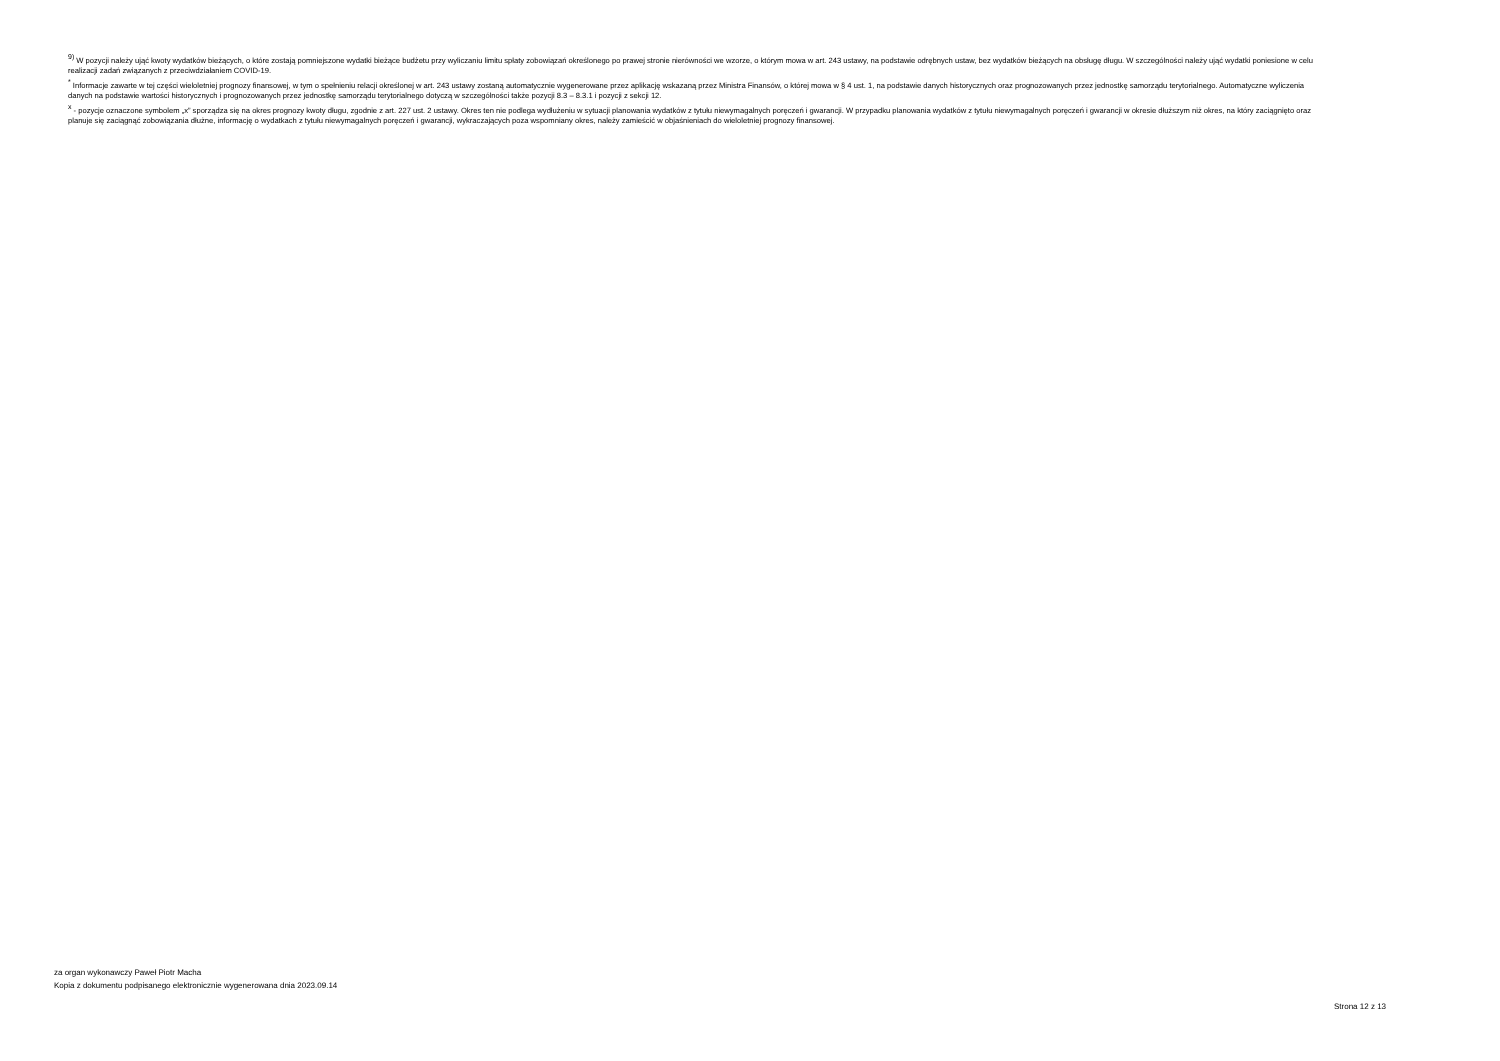<sup>9)</sup> W pozycji należy ująć kwoty wydatków bieżących, o które zostają pomniejszone wydatki bieżące budżetu przy wyliczaniu limitu spłaty zobowiązań określonego po prawej stronie nierówności we wzorze, o którym mowa w art. 243 ustawy, na podstawie odrębnych ustaw, bez wydatków bieżących na obsługę długu. W szczególności należy ująć wydatki poniesione w celu realizacji zadań związanych z przeciwdziałaniem COVID-19.
<sup>*</sup> Informacje zawarte w tej części wieloletniej prognozy finansowej, w tym o spełnieniu relacji określonej w art. 243 ustawy zostaną automatycznie wygenerowane przez aplikację wskazaną przez Ministra Finansów, o której mowa w § 4 ust. 1, na podstawie danych historycznych oraz prognozowanych przez jednostkę samorządu terytorialnego. Automatyczne wyliczenia danych na podstawie wartości historycznych i prognozowanych przez jednostkę samorządu terytorialnego dotyczą w szczególności także pozycji 8.3 – 8.3.1 i pozycji z sekcji 12.
<sup>x</sup> - pozycje oznaczone symbolem „x” sporządza się na okres prognozy kwoty długu, zgodnie z art. 227 ust. 2 ustawy. Okres ten nie podlega wydłużeniu w sytuacji planowania wydatków z tytułu niewymagalnych poręczeń i gwarancji. W przypadku planowania wydatków z tytułu niewymagalnych poręczeń i gwarancji w okresie dłuższym niż okres, na który zaciągnięto oraz planuje się zaciągnąć zobowiązania dłużne, informację o wydatkach z tytułu niewymagalnych poręczeń i gwarancji, wykraczających poza wspomniany okres, należy zamieścić w objaśnieniach do wieloletniej prognozy finansowej.
za organ wykonawczy Paweł Piotr Macha
Kopia z dokumentu podpisanego elektronicznie wygenerowana dnia 2023.09.14
Strona 12 z 13